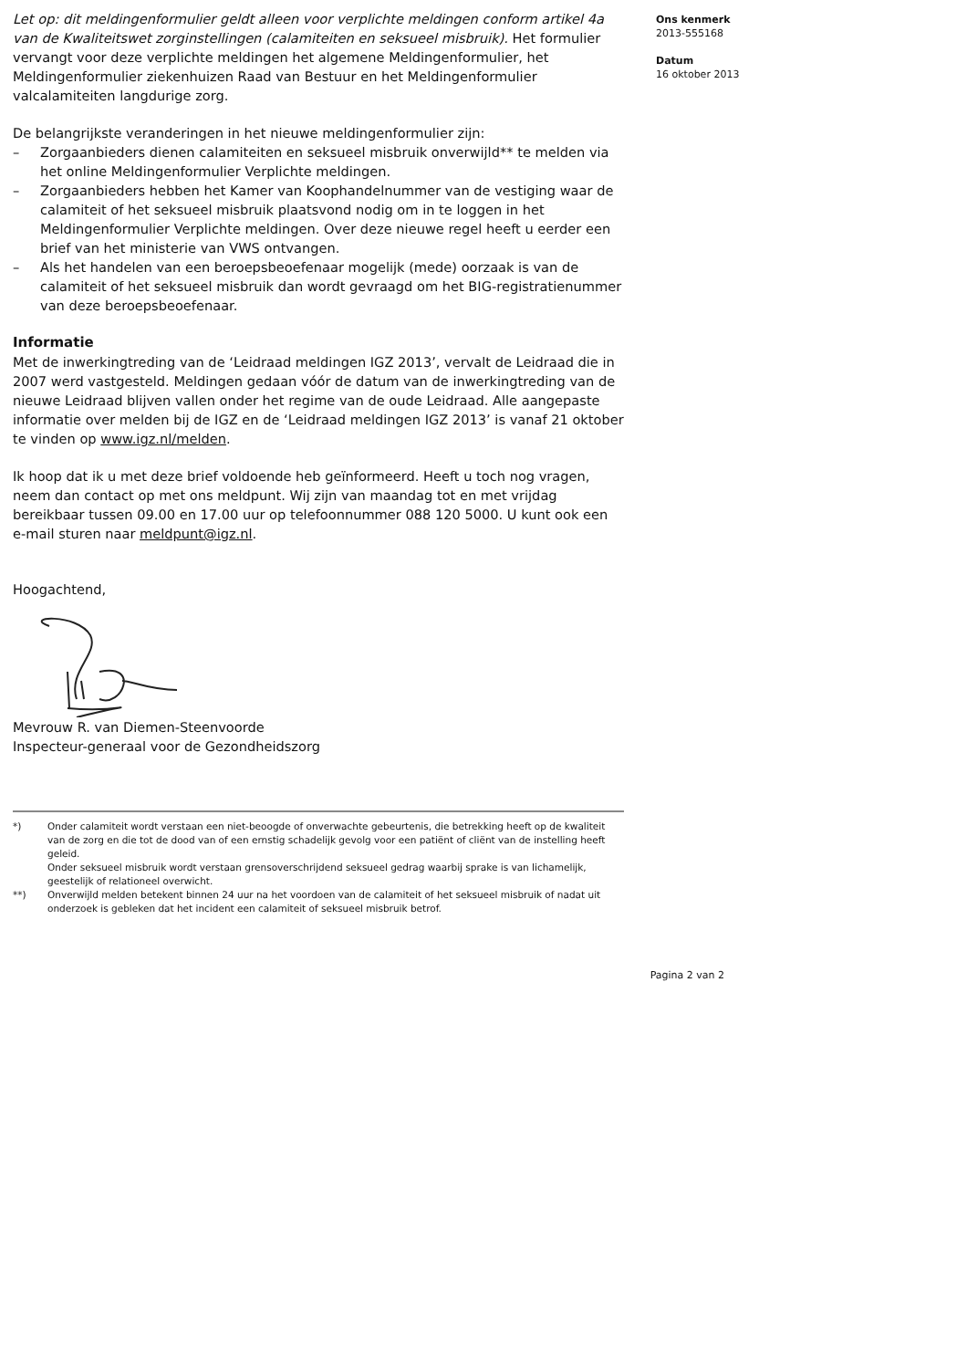Let op: dit meldingenformulier geldt alleen voor verplichte meldingen conform artikel 4a van de Kwaliteitswet zorginstellingen (calamiteiten en seksueel misbruik). Het formulier vervangt voor deze verplichte meldingen het algemene Meldingenformulier, het Meldingenformulier ziekenhuizen Raad van Bestuur en het Meldingenformulier valcalamiteiten langdurige zorg.
De belangrijkste veranderingen in het nieuwe meldingenformulier zijn:
– Zorgaanbieders dienen calamiteiten en seksueel misbruik onverwijld** te melden via het online Meldingenformulier Verplichte meldingen.
– Zorgaanbieders hebben het Kamer van Koophandelnummer van de vestiging waar de calamiteit of het seksueel misbruik plaatsvond nodig om in te loggen in het Meldingenformulier Verplichte meldingen. Over deze nieuwe regel heeft u eerder een brief van het ministerie van VWS ontvangen.
– Als het handelen van een beroepsbeoefenaar mogelijk (mede) oorzaak is van de calamiteit of het seksueel misbruik dan wordt gevraagd om het BIG-registratienummer van deze beroepsbeoefenaar.
Informatie
Met de inwerkingtreding van de ‘Leidraad meldingen IGZ 2013’, vervalt de Leidraad die in 2007 werd vastgesteld. Meldingen gedaan vóór de datum van de inwerkingtreding van de nieuwe Leidraad blijven vallen onder het regime van de oude Leidraad. Alle aangepaste informatie over melden bij de IGZ en de ‘Leidraad meldingen IGZ 2013’ is vanaf 21 oktober te vinden op www.igz.nl/melden.
Ik hoop dat ik u met deze brief voldoende heb geïnformeerd. Heeft u toch nog vragen, neem dan contact op met ons meldpunt. Wij zijn van maandag tot en met vrijdag bereikbaar tussen 09.00 en 17.00 uur op telefoonnummer 088 120 5000. U kunt ook een e-mail sturen naar meldpunt@igz.nl.
Hoogachtend,
Mevrouw R. van Diemen-Steenvoorde
Inspecteur-generaal voor de Gezondheidszorg
*) Onder calamiteit wordt verstaan een niet-beoogde of onverwachte gebeurtenis, die betrekking heeft op de kwaliteit van de zorg en die tot de dood van of een ernstig schadelijk gevolg voor een patiënt of cliënt van de instelling heeft geleid.
Onder seksueel misbruik wordt verstaan grensoverschrijdend seksueel gedrag waarbij sprake is van lichamelijk, geestelijk of relationeel overwicht.
**) Onverwijld melden betekent binnen 24 uur na het voordoen van de calamiteit of het seksueel misbruik of nadat uit onderzoek is gebleken dat het incident een calamiteit of seksueel misbruik betrof.
Pagina 2 van 2
Ons kenmerk
2013-555168
Datum
16 oktober 2013